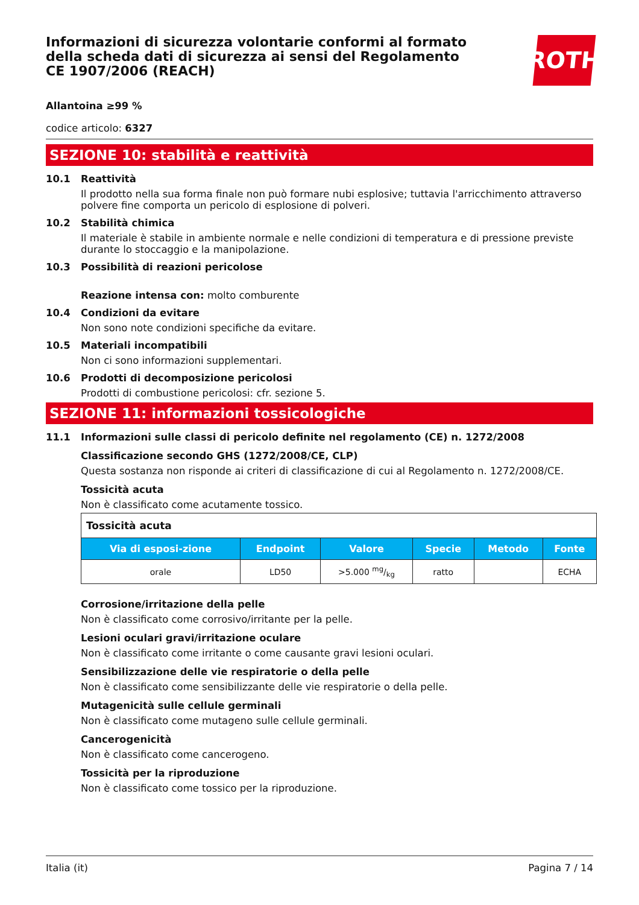Informazioni di sicurezza volontarie conformi al formato della scheda dati di sicurezza ai sensi del Regolamento CE 1907/2006 (REACH)
ROTH
Allantoina ≥99 %
codice articolo: 6327
SEZIONE 10: stabilità e reattività
10.1 Reattività
Il prodotto nella sua forma finale non può formare nubi esplosive; tuttavia l'arricchimento attraverso polvere fine comporta un pericolo di esplosione di polveri.
10.2 Stabilità chimica
Il materiale è stabile in ambiente normale e nelle condizioni di temperatura e di pressione previste durante lo stoccaggio e la manipolazione.
10.3 Possibilità di reazioni pericolose
Reazione intensa con: molto comburente
10.4 Condizioni da evitare
Non sono note condizioni specifiche da evitare.
10.5 Materiali incompatibili
Non ci sono informazioni supplementari.
10.6 Prodotti di decomposizione pericolosi
Prodotti di combustione pericolosi: cfr. sezione 5.
SEZIONE 11: informazioni tossicologiche
11.1 Informazioni sulle classi di pericolo definite nel regolamento (CE) n. 1272/2008
Classificazione secondo GHS (1272/2008/CE, CLP)
Questa sostanza non risponde ai criteri di classificazione di cui al Regolamento n. 1272/2008/CE.
Tossicità acuta
Non è classificato come acutamente tossico.
| Tossicità acuta | | | | | |
| --- | --- | --- | --- | --- | --- |
| Via di esposi-zione | Endpoint | Valore | Specie | Metodo | Fonte |
| orale | LD50 | >5.000 mg/kg | ratto | | ECHA |
Corrosione/irritazione della pelle
Non è classificato come corrosivo/irritante per la pelle.
Lesioni oculari gravi/irritazione oculare
Non è classificato come irritante o come causante gravi lesioni oculari.
Sensibilizzazione delle vie respiratorie o della pelle
Non è classificato come sensibilizzante delle vie respiratorie o della pelle.
Mutagenicità sulle cellule germinali
Non è classificato come mutageno sulle cellule germinali.
Cancerogenicità
Non è classificato come cancerogeno.
Tossicità per la riproduzione
Non è classificato come tossico per la riproduzione.
Italia (it) Pagina 7 / 14